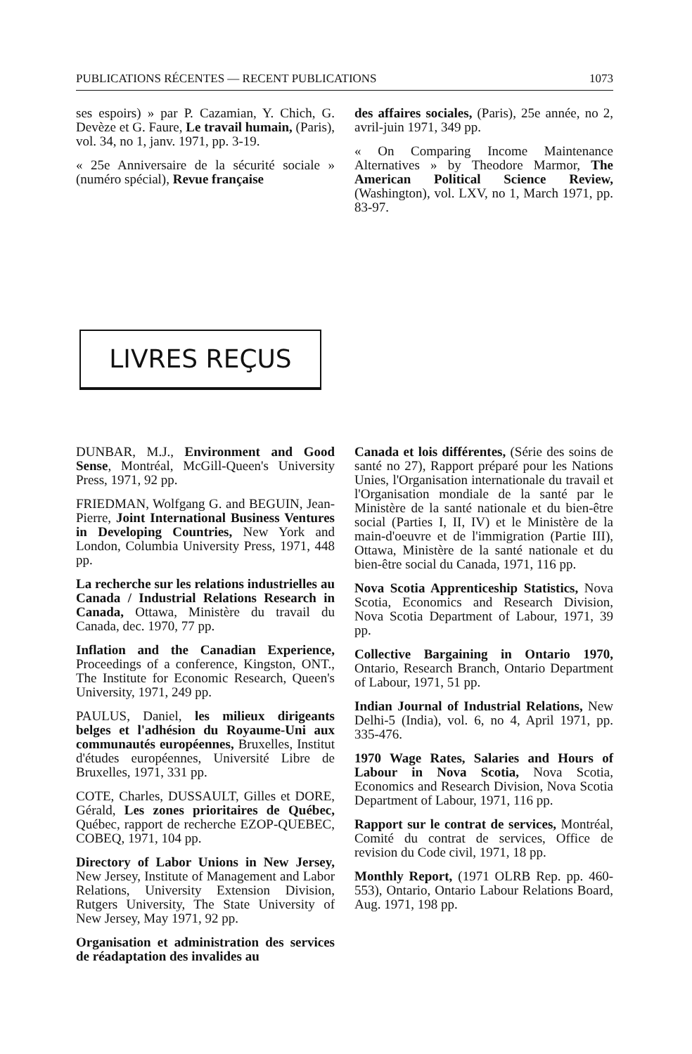PUBLICATIONS RÉCENTES — RECENT PUBLICATIONS 1073
ses espoirs) » par P. Cazamian, Y. Chich, G. Devèze et G. Faure, Le travail humain, (Paris), vol. 34, no 1, janv. 1971, pp. 3-19.
« 25e Anniversaire de la sécurité sociale » (numéro spécial), Revue française
des affaires sociales, (Paris), 25e année, no 2, avril-juin 1971, 349 pp.
« On Comparing Income Maintenance Alternatives » by Theodore Marmor, The American Political Science Review, (Washington), vol. LXV, no 1, March 1971, pp. 83-97.
LIVRES REÇUS
DUNBAR, M.J., Environment and Good Sense, Montréal, McGill-Queen's University Press, 1971, 92 pp.
FRIEDMAN, Wolfgang G. and BEGUIN, Jean-Pierre, Joint International Business Ventures in Developing Countries, New York and London, Columbia University Press, 1971, 448 pp.
La recherche sur les relations industrielles au Canada / Industrial Relations Research in Canada, Ottawa, Ministère du travail du Canada, dec. 1970, 77 pp.
Inflation and the Canadian Experience, Proceedings of a conference, Kingston, ONT., The Institute for Economic Research, Queen's University, 1971, 249 pp.
PAULUS, Daniel, les milieux dirigeants belges et l'adhésion du Royaume-Uni aux communautés européennes, Bruxelles, Institut d'études européennes, Université Libre de Bruxelles, 1971, 331 pp.
COTE, Charles, DUSSAULT, Gilles et DORE, Gérald, Les zones prioritaires de Québec, Québec, rapport de recherche EZOP-QUEBEC, COBEQ, 1971, 104 pp.
Directory of Labor Unions in New Jersey, New Jersey, Institute of Management and Labor Relations, University Extension Division, Rutgers University, The State University of New Jersey, May 1971, 92 pp.
Organisation et administration des services de réadaptation des invalides au
Canada et lois différentes, (Série des soins de santé no 27), Rapport préparé pour les Nations Unies, l'Organisation internationale du travail et l'Organisation mondiale de la santé par le Ministère de la santé nationale et du bien-être social (Parties I, II, IV) et le Ministère de la main-d'oeuvre et de l'immigration (Partie III), Ottawa, Ministère de la santé nationale et du bien-être social du Canada, 1971, 116 pp.
Nova Scotia Apprenticeship Statistics, Nova Scotia, Economics and Research Division, Nova Scotia Department of Labour, 1971, 39 pp.
Collective Bargaining in Ontario 1970, Ontario, Research Branch, Ontario Department of Labour, 1971, 51 pp.
Indian Journal of Industrial Relations, New Delhi-5 (India), vol. 6, no 4, April 1971, pp. 335-476.
1970 Wage Rates, Salaries and Hours of Labour in Nova Scotia, Nova Scotia, Economics and Research Division, Nova Scotia Department of Labour, 1971, 116 pp.
Rapport sur le contrat de services, Montréal, Comité du contrat de services, Office de revision du Code civil, 1971, 18 pp.
Monthly Report, (1971 OLRB Rep. pp. 460-553), Ontario, Ontario Labour Relations Board, Aug. 1971, 198 pp.